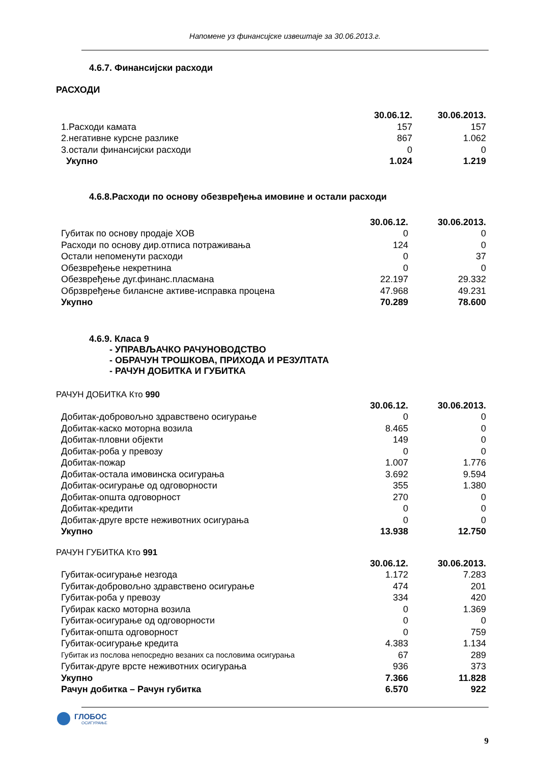Напомене уз финансијске извештаје за 30.06.2013.г.
4.6.7. Финансијски расходи
РАСХОДИ
| | 30.06.12. | 30.06.2013. |
| --- | --- | --- |
| 1.Расходи камата | 157 | 157 |
| 2.негативне курсне разлике | 867 | 1.062 |
| 3.остали финансијски расходи | 0 | 0 |
| Укупно | 1.024 | 1.219 |
4.6.8.Расходи по основу обезвређења имовине и остали расходи
| | 30.06.12. | 30.06.2013. |
| --- | --- | --- |
| Губитак по основу продаје ХОВ | 0 | 0 |
| Расходи по основу дир.отписа потраживања | 124 | 0 |
| Остали непоменути расходи | 0 | 37 |
| Обезвређење некретнина | 0 | 0 |
| Обезвређење дуг.финанс.пласмана | 22.197 | 29.332 |
| Обрзвређење билансне активе-исправка процена | 47.968 | 49.231 |
| Укупно | 70.289 | 78.600 |
4.6.9. Класа 9
- УПРАВЉАЧКО РАЧУНОВОДСТВО
- ОБРАЧУН ТРОШКОВА, ПРИХОДА И РЕЗУЛТАТА
- РАЧУН ДОБИТКА И ГУБИТКА
РАЧУН ДОБИТКА Кто 990
| | 30.06.12. | 30.06.2013. |
| --- | --- | --- |
| Добитак-добровољно здравствено осигурање | 0 | 0 |
| Добитак-каско моторна возила | 8.465 | 0 |
| Добитак-пловни објекти | 149 | 0 |
| Добитак-роба у превозу | 0 | 0 |
| Добитак-пожар | 1.007 | 1.776 |
| Добитак-остала имовинска осигурања | 3.692 | 9.594 |
| Добитак-осигурање од одговорности | 355 | 1.380 |
| Добитак-општа одговорност | 270 | 0 |
| Добитак-кредити | 0 | 0 |
| Добитак-друге врсте неживотних осигурања | 0 | 0 |
| Укупно | 13.938 | 12.750 |
РАЧУН ГУБИТКА Кто 991
| | 30.06.12. | 30.06.2013. |
| --- | --- | --- |
| Губитак-осигурање незгода | 1.172 | 7.283 |
| Губитак-добровољно здравствено осигурање | 474 | 201 |
| Губитак-роба у превозу | 334 | 420 |
| Губирак каско моторна возила | 0 | 1.369 |
| Губитак-осигурање од одговорности | 0 | 0 |
| Губитак-општа одговорност | 0 | 759 |
| Губитак-осигурање кредита | 4.383 | 1.134 |
| Губитак из послова непосредно везаних са пословима осигурања | 67 | 289 |
| Губитак-друге врсте неживотних осигурања | 936 | 373 |
| Укупно | 7.366 | 11.828 |
| Рачун добитка – Рачун губитка | 6.570 | 922 |
ГЛОБОС
ОСИГУРАЊЕ
9